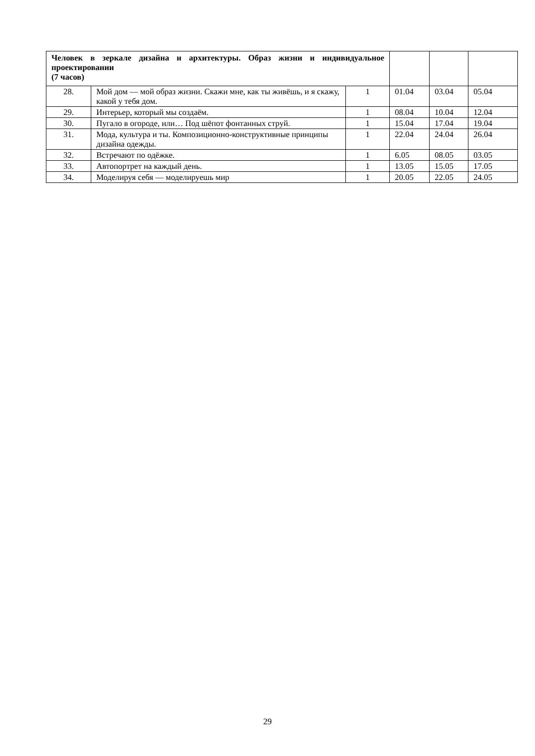| Человек в зеркале дизайна и архитектуры. Образ жизни и индивидуальное проектировании (7 часов) | | | | | |
| 28. | Мой дом — мой образ жизни. Скажи мне, как ты живёшь, и я скажу, какой у тебя дом. | 1 | 01.04 | 03.04 | 05.04 |
| 29. | Интерьер, который мы создаём. | 1 | 08.04 | 10.04 | 12.04 |
| 30. | Пугало в огороде, или… Под шёпот фонтанных струй. | 1 | 15.04 | 17.04 | 19.04 |
| 31. | Мода, культура и ты. Композиционно-конструктивные принципы дизайна одежды. | 1 | 22.04 | 24.04 | 26.04 |
| 32. | Встречают по одёжке. | 1 | 6.05 | 08.05 | 03.05 |
| 33. | Автопортрет на каждый день. | 1 | 13.05 | 15.05 | 17.05 |
| 34. | Моделируя себя — моделируешь мир | 1 | 20.05 | 22.05 | 24.05 |
29